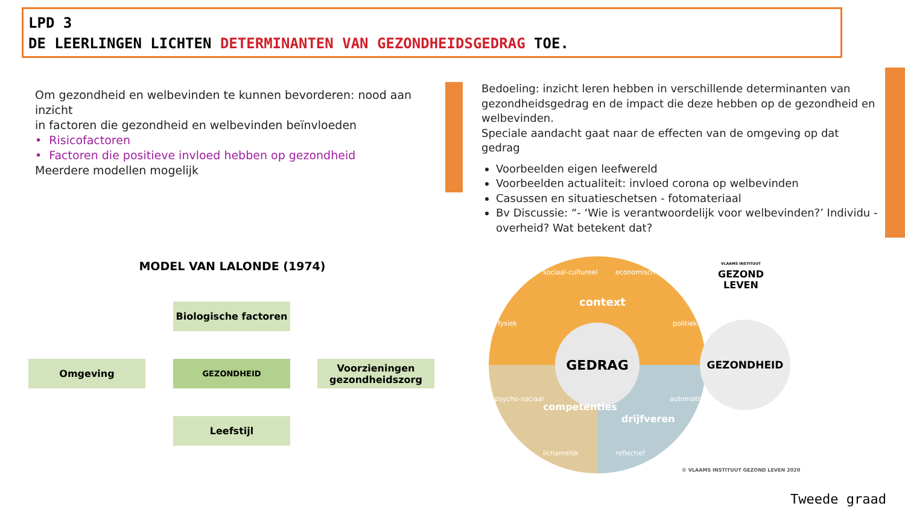LPD 3
DE LEERLINGEN LICHTEN DETERMINANTEN VAN GEZONDHEIDSGEDRAG TOE.
Om gezondheid en welbevinden te kunnen bevorderen: nood aan inzicht
in factoren die gezondheid en welbevinden beïnvloeden
• Risicofactoren
• Factoren die positieve invloed hebben op gezondheid
Meerdere modellen mogelijk
Bedoeling: inzicht leren hebben in verschillende determinanten van gezondheidsgedrag en de impact die deze hebben op de gezondheid en welbevinden.
Speciale aandacht gaat naar de effecten van de omgeving op dat gedrag
Voorbeelden eigen leefwereld
Voorbeelden actualiteit: invloed corona op welbevinden
Casussen en situatieschetsen - fotomateriaal
Bv Discussie: “- ‘Wie is verantwoordelijk voor welbevinden?’ Individu - overheid? Wat betekent dat?
MODEL VAN LALONDE (1974)
Biologische factoren
Omgeving GEZONDHEID
Voorzieningen gezondheidszorg
Leefstijl
sociaal-cultureel economisch
context
fysiek politiek
GEDRAG
competenties
drijfveren
psycho-sociaal automatisch
lichamelijk reflectief
GEZONDHEID
VLAAMS INSTITUUT
GEZOND
LEVEN
© VLAAMS INSTITUUT GEZOND LEVEN 2020
Tweede graad